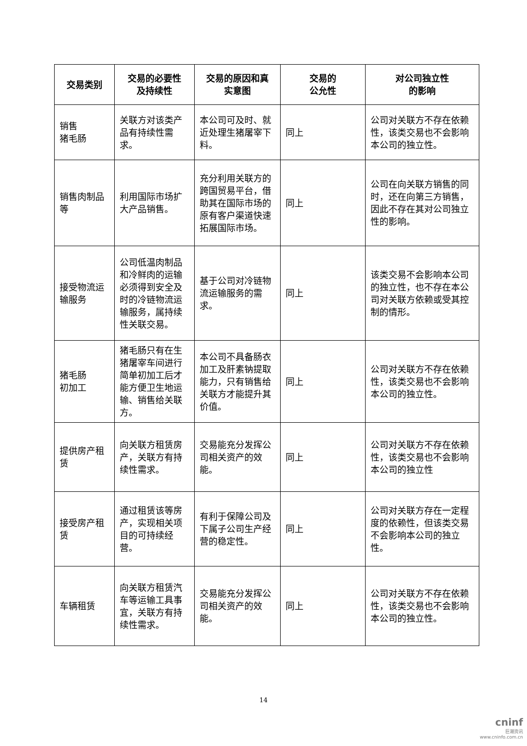| 交易类别 | 交易的必要性 及持续性 | 交易的原因和真 实意图 | 交易的 公允性 | 对公司独立性 的影响 |
| --- | --- | --- | --- | --- |
| 销售 猪毛肠 | 关联方对该类产品有持续性需求。 | 本公司可及时、就近处理生猪屠宰下料。 | 同上 | 公司对关联方不存在依赖性，该类交易也不会影响本公司的独立性。 |
| 销售肉制品等 | 利用国际市场扩大产品销售。 | 充分利用关联方的跨国贸易平台，借助其在国际市场的原有客户渠道快速拓展国际市场。 | 同上 | 公司在向关联方销售的同时，还在向第三方销售，因此不存在其对公司独立性的影响。 |
| 接受物流运输服务 | 公司低温肉制品和冷鲜肉的运输必须得到安全及时的冷链物流运输服务，属持续性关联交易。 | 基于公司对冷链物流运输服务的需求。 | 同上 | 该类交易不会影响本公司的独立性，也不存在本公司对关联方依赖或受其控制的情形。 |
| 猪毛肠 初加工 | 猪毛肠只有在生猪屠宰车间进行简单初加工后才能方便卫生地运输、销售给关联方。 | 本公司不具备肠衣加工及肝素钠提取能力，只有销售给关联方才能提升其价值。 | 同上 | 公司对关联方不存在依赖性，该类交易也不会影响本公司的独立性。 |
| 提供房产租赁 | 向关联方租赁房产，关联方有持续性需求。 | 交易能充分发挥公司相关资产的效能。 | 同上 | 公司对关联方不存在依赖性，该类交易也不会影响本公司的独立性 |
| 接受房产租赁 | 通过租赁该等房产，实现相关项目的可持续经营。 | 有利于保障公司及下属子公司生产经营的稳定性。 | 同上 | 公司对关联方存在一定程度的依赖性，但该类交易不会影响本公司的独立性。 |
| 车辆租赁 | 向关联方租赁汽车等运输工具事宜，关联方有持续性需求。 | 交易能充分发挥公司相关资产的效能。 | 同上 | 公司对关联方不存在依赖性，该类交易也不会影响本公司的独立性。 |
14
cninf
巨潮资讯
www.cninfo.com.cn